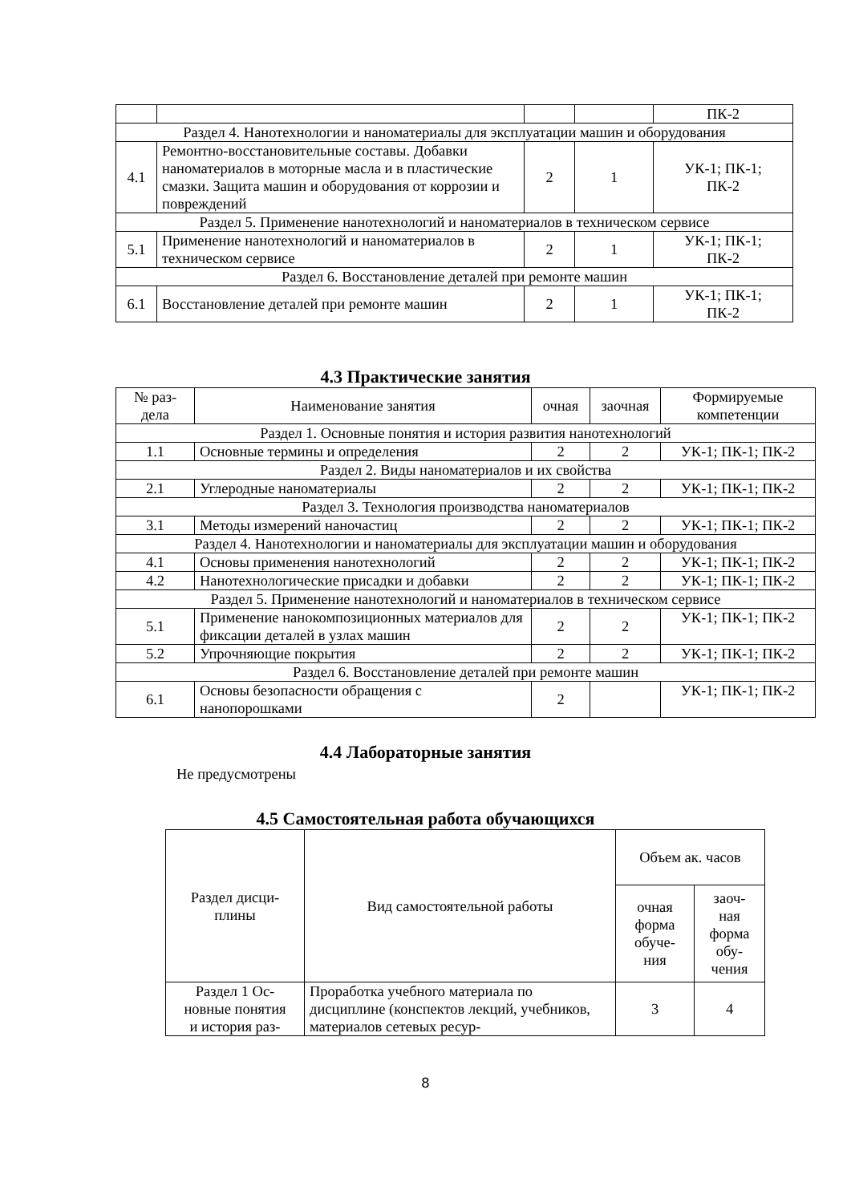| | | | | ПК-2 |
| Раздел 4. Нанотехнологии и наноматериалы для эксплуатации машин и оборудования | | | | |
| 4.1 | Ремонтно-восстановительные составы. Добавки наноматериалов в моторные масла и в пластические смазки. Защита машин и оборудования от коррозии и повреждений | 2 | 1 | УК-1; ПК-1; ПК-2 |
| Раздел 5. Применение нанотехнологий и наноматериалов в техническом сервисе | | | | |
| 5.1 | Применение нанотехнологий и наноматериалов в техническом сервисе | 2 | 1 | УК-1; ПК-1; ПК-2 |
| Раздел 6. Восстановление деталей при ремонте машин | | | | |
| 6.1 | Восстановление деталей при ремонте машин | 2 | 1 | УК-1; ПК-1; ПК-2 |
4.3 Практические занятия
| № раз- дела | Наименование занятия | очная | заочная | Формируемые компетенции |
| --- | --- | --- | --- | --- |
| Раздел 1. Основные понятия и история развития нанотехнологий | | | | |
| 1.1 | Основные термины и определения | 2 | 2 | УК-1; ПК-1; ПК-2 |
| Раздел 2. Виды наноматериалов и их свойства | | | | |
| 2.1 | Углеродные наноматериалы | 2 | 2 | УК-1; ПК-1; ПК-2 |
| Раздел 3. Технология производства наноматериалов | | | | |
| 3.1 | Методы измерений наночастиц | 2 | 2 | УК-1; ПК-1; ПК-2 |
| Раздел 4. Нанотехнологии и наноматериалы для эксплуатации машин и оборудования | | | | |
| 4.1 | Основы применения нанотехнологий | 2 | 2 | УК-1; ПК-1; ПК-2 |
| 4.2 | Нанотехнологические присадки и добавки | 2 | 2 | УК-1; ПК-1; ПК-2 |
| Раздел 5. Применение нанотехнологий и наноматериалов в техническом сервисе | | | | |
| 5.1 | Применение нанокомпозиционных материалов для фиксации деталей в узлах машин | 2 | 2 | УК-1; ПК-1; ПК-2 |
| 5.2 | Упрочняющие покрытия | 2 | 2 | УК-1; ПК-1; ПК-2 |
| Раздел 6. Восстановление деталей при ремонте машин | | | | |
| 6.1 | Основы безопасности обращения с нанопорошками | 2 | | УК-1; ПК-1; ПК-2 |
4.4 Лабораторные занятия
Не предусмотрены
4.5 Самостоятельная работа обучающихся
| Раздел дисци- плины | Вид самостоятельной работы | Объем ак. часов | |
| --- | --- | --- | --- |
| | | очная форма обуче- ния | заоч- ная форма обу- чения |
| Раздел 1 Ос- новные понятия и история раз- | Проработка учебного материала по дисциплине (конспектов лекций, учебников, материалов сетевых ресур- | 3 | 4 |
8